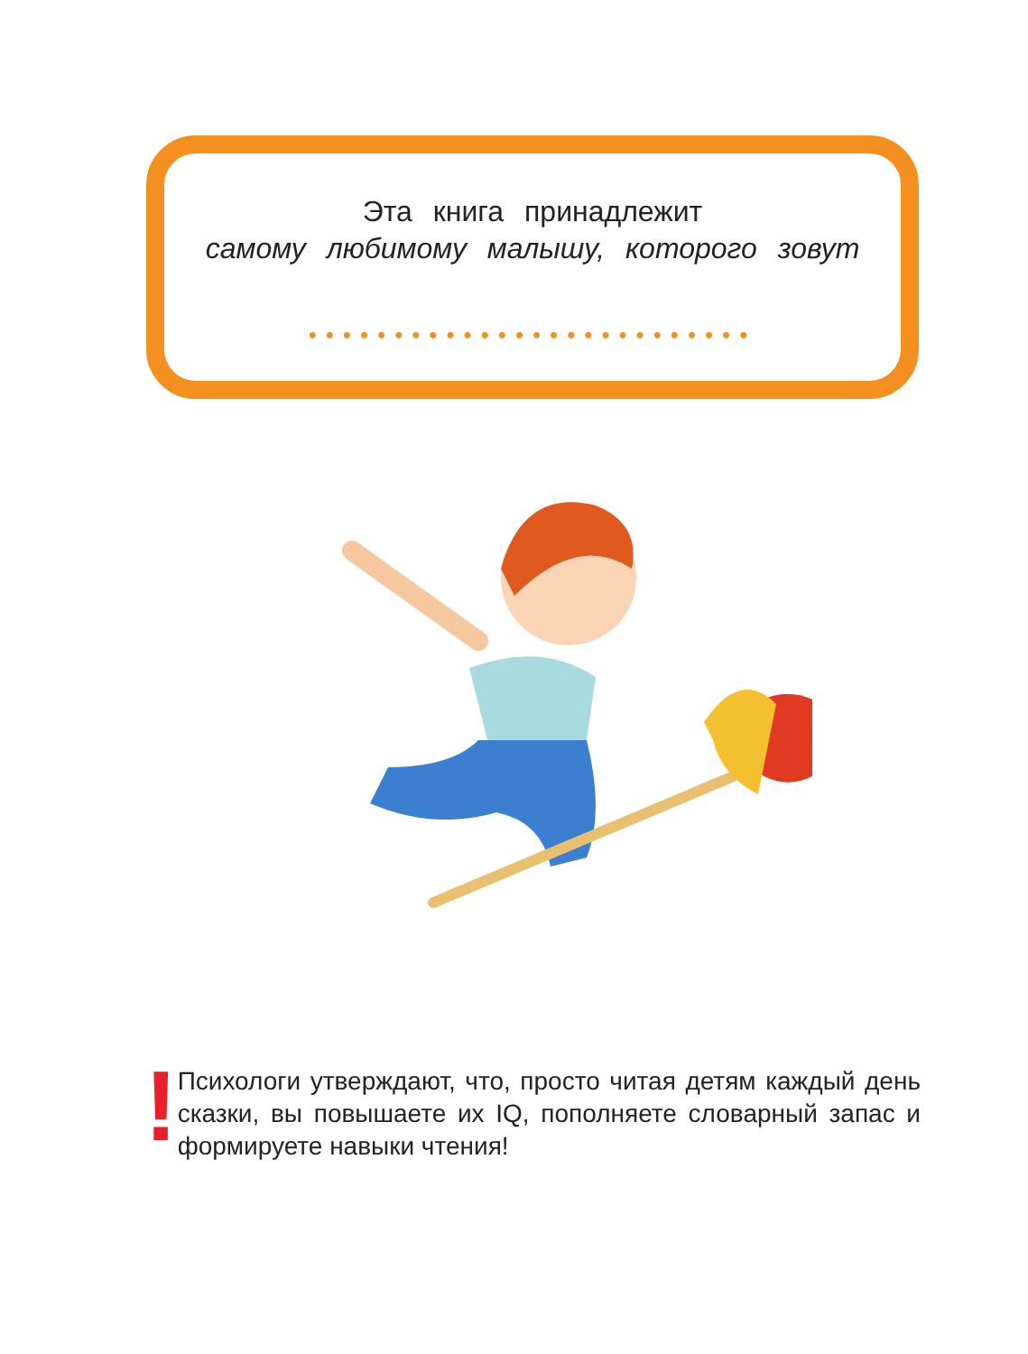Эта книга принадлежит
самому любимому малышу, которого зовут
••••••••••••••••••••••••••
!
Психологи утверждают, что, просто читая детям каждый день сказки, вы повышаете их IQ, пополняете словарный запас и формируете навыки чтения!